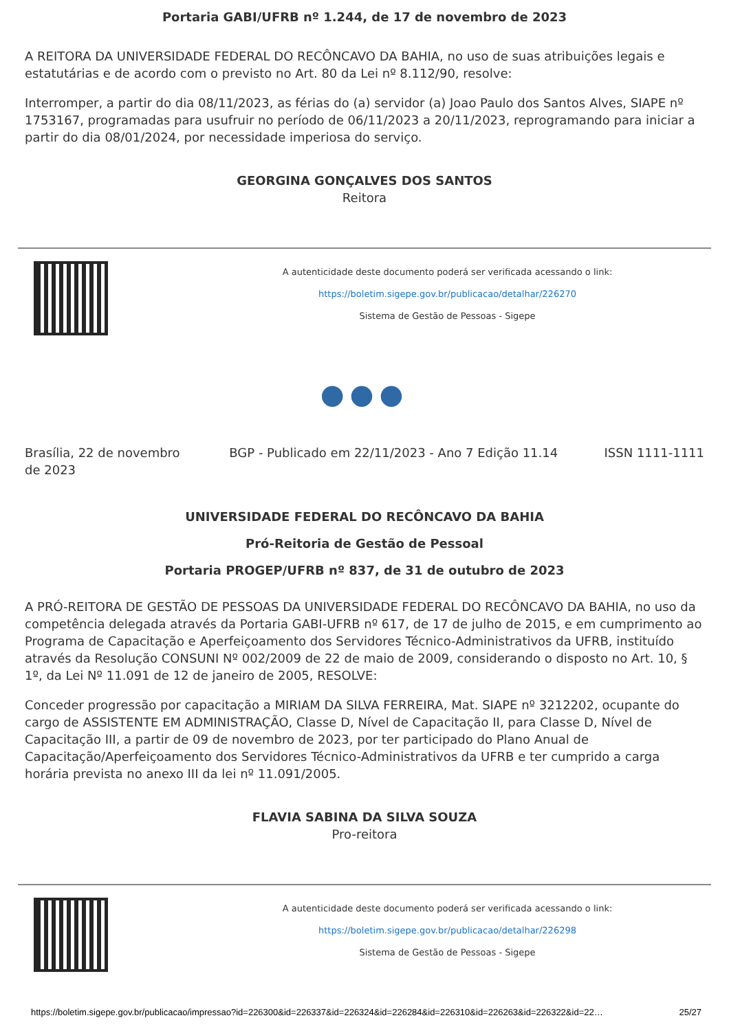Portaria GABI/UFRB nº 1.244, de 17 de novembro de 2023
A REITORA DA UNIVERSIDADE FEDERAL DO RECÔNCAVO DA BAHIA, no uso de suas atribuições legais e estatutárias e de acordo com o previsto no Art. 80 da Lei nº 8.112/90, resolve:
Interromper, a partir do dia 08/11/2023, as férias do (a) servidor (a) Joao Paulo dos Santos Alves, SIAPE nº 1753167, programadas para usufruir no período de 06/11/2023 a 20/11/2023, reprogramando para iniciar a partir do dia 08/01/2024, por necessidade imperiosa do serviço.
GEORGINA GONÇALVES DOS SANTOS
Reitora
A autenticidade deste documento poderá ser verificada acessando o link:
https://boletim.sigepe.gov.br/publicacao/detalhar/226270
Sistema de Gestão de Pessoas - Sigepe
●●●
Brasília, 22 de novembro de 2023 BGP - Publicado em 22/11/2023 - Ano 7 Edição 11.14 ISSN 1111-1111
UNIVERSIDADE FEDERAL DO RECÔNCAVO DA BAHIA
Pró-Reitoria de Gestão de Pessoal
Portaria PROGEP/UFRB nº 837, de 31 de outubro de 2023
A PRÓ-REITORA DE GESTÃO DE PESSOAS DA UNIVERSIDADE FEDERAL DO RECÔNCAVO DA BAHIA, no uso da competência delegada através da Portaria GABI-UFRB nº 617, de 17 de julho de 2015, e em cumprimento ao Programa de Capacitação e Aperfeiçoamento dos Servidores Técnico-Administrativos da UFRB, instituído através da Resolução CONSUNI Nº 002/2009 de 22 de maio de 2009, considerando o disposto no Art. 10, § 1º, da Lei Nº 11.091 de 12 de janeiro de 2005, RESOLVE:
Conceder progressão por capacitação a MIRIAM DA SILVA FERREIRA, Mat. SIAPE nº 3212202, ocupante do cargo de ASSISTENTE EM ADMINISTRAÇÃO, Classe D, Nível de Capacitação II, para Classe D, Nível de Capacitação III, a partir de 09 de novembro de 2023, por ter participado do Plano Anual de Capacitação/Aperfeiçoamento dos Servidores Técnico-Administrativos da UFRB e ter cumprido a carga horária prevista no anexo III da lei nº 11.091/2005.
FLAVIA SABINA DA SILVA SOUZA
Pro-reitora
A autenticidade deste documento poderá ser verificada acessando o link:
https://boletim.sigepe.gov.br/publicacao/detalhar/226298
Sistema de Gestão de Pessoas - Sigepe
https://boletim.sigepe.gov.br/publicacao/impressao?id=226300&id=226337&id=226324&id=226284&id=226310&id=226263&id=226322&id=22… 25/27